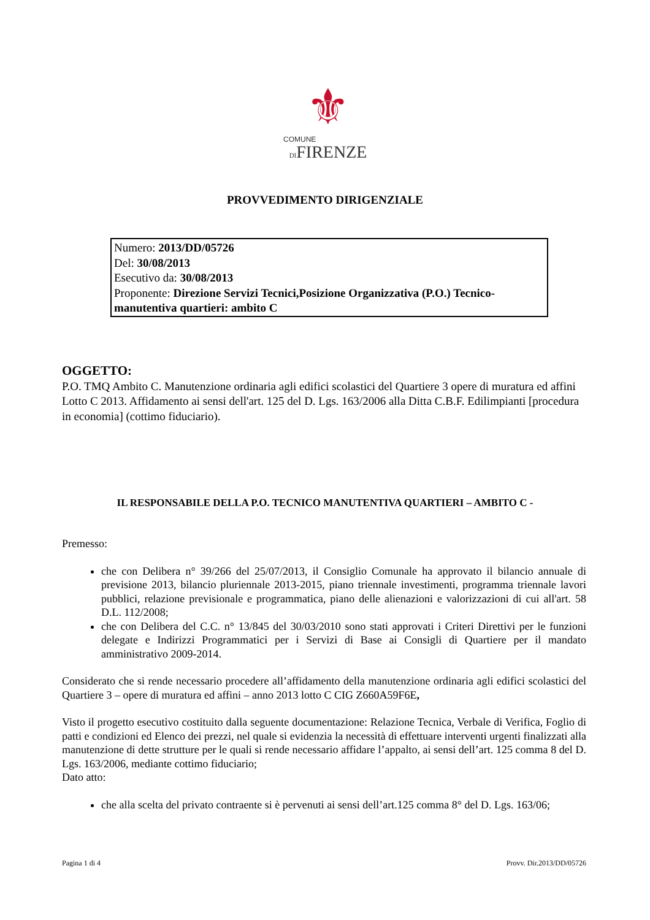⚜
COMUNE
DIFIRENZE
PROVVEDIMENTO DIRIGENZIALE
Numero: 2013/DD/05726
Del: 30/08/2013
Esecutivo da: 30/08/2013
Proponente: Direzione Servizi Tecnici,Posizione Organizzativa (P.O.) Tecnico-manutentiva quartieri: ambito C
OGGETTO:
P.O. TMQ Ambito C. Manutenzione ordinaria agli edifici scolastici del Quartiere 3 opere di muratura ed affini Lotto C 2013. Affidamento ai sensi dell'art. 125 del D. Lgs. 163/2006 alla Ditta C.B.F. Edilimpianti [procedura in economia] (cottimo fiduciario).
IL RESPONSABILE DELLA P.O. TECNICO MANUTENTIVA QUARTIERI – AMBITO C -
Premesso:
che con Delibera n° 39/266 del 25/07/2013, il Consiglio Comunale ha approvato il bilancio annuale di previsione 2013, bilancio pluriennale 2013-2015, piano triennale investimenti, programma triennale lavori pubblici, relazione previsionale e programmatica, piano delle alienazioni e valorizzazioni di cui all'art. 58 D.L. 112/2008;
che con Delibera del C.C. n° 13/845 del 30/03/2010 sono stati approvati i Criteri Direttivi per le funzioni delegate e Indirizzi Programmatici per i Servizi di Base ai Consigli di Quartiere per il mandato amministrativo 2009-2014.
Considerato che si rende necessario procedere all’affidamento della manutenzione ordinaria agli edifici scolastici del Quartiere 3 – opere di muratura ed affini – anno 2013 lotto C CIG Z660A59F6E,
Visto il progetto esecutivo costituito dalla seguente documentazione: Relazione Tecnica, Verbale di Verifica, Foglio di patti e condizioni ed Elenco dei prezzi, nel quale si evidenzia la necessità di effettuare interventi urgenti finalizzati alla manutenzione di dette strutture per le quali si rende necessario affidare l’appalto, ai sensi dell’art. 125 comma 8 del D. Lgs. 163/2006, mediante cottimo fiduciario;
Dato atto:
che alla scelta del privato contraente si è pervenuti ai sensi dell’art.125 comma 8° del D. Lgs. 163/06;
Pagina 1 di 4 Provv. Dir.2013/DD/05726